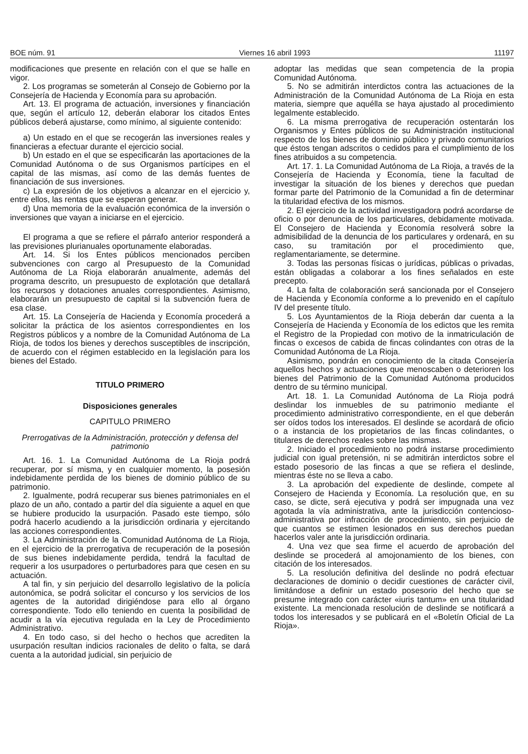BOE núm. 91 Viernes 16 abril 1993 11197
modificaciones que presente en relación con el que se halle en vigor.
2. Los programas se someterán al Consejo de Gobierno por la Consejería de Hacienda y Economía para su aprobación.
Art. 13. El programa de actuación, inversiones y financiación que, según el artículo 12, deberán elaborar los citados Entes públicos deberá ajustarse, como mínimo, al siguiente contenido:
a) Un estado en el que se recogerán las inversiones reales y financieras a efectuar durante el ejercicio social.
b) Un estado en el que se especificarán las aportaciones de la Comunidad Autónoma o de sus Organismos partícipes en el capital de las mismas, así como de las demás fuentes de financiación de sus inversiones.
c) La expresión de los objetivos a alcanzar en el ejercicio y, entre ellos, las rentas que se esperan generar.
d) Una memoria de la evaluación económica de la inversión o inversiones que vayan a iniciarse en el ejercicio.
El programa a que se refiere el párrafo anterior responderá a las previsiones plurianuales oportunamente elaboradas.
Art. 14. Si los Entes públicos mencionados perciben subvenciones con cargo al Presupuesto de la Comunidad Autónoma de La Rioja elaborarán anualmente, además del programa descrito, un presupuesto de explotación que detallará los recursos y dotaciones anuales correspondientes. Asimismo, elaborarán un presupuesto de capital si la subvención fuera de esa clase.
Art. 15. La Consejería de Hacienda y Economía procederá a solicitar la práctica de los asientos correspondientes en los Registros públicos y a nombre de la Comunidad Autónoma de La Rioja, de todos los bienes y derechos susceptibles de inscripción, de acuerdo con el régimen establecido en la legislación para los bienes del Estado.
TITULO PRIMERO
Disposiciones generales
CAPITULO PRIMERO
Prerrogativas de la Administración, protección y defensa del patrimonio
Art. 16. 1. La Comunidad Autónoma de La Rioja podrá recuperar, por sí misma, y en cualquier momento, la posesión indebidamente perdida de los bienes de dominio público de su patrimonio.
2. Igualmente, podrá recuperar sus bienes patrimoniales en el plazo de un año, contado a partir del día siguiente a aquel en que se hubiere producido la usurpación. Pasado este tiempo, sólo podrá hacerlo acudiendo a la jurisdicción ordinaria y ejercitando las acciones correspondientes.
3. La Administración de la Comunidad Autónoma de La Rioja, en el ejercicio de la prerrogativa de recuperación de la posesión de sus bienes indebidamente perdida, tendrá la facultad de requerir a los usurpadores o perturbadores para que cesen en su actuación.
A tal fin, y sin perjuicio del desarrollo legislativo de la policía autonómica, se podrá solicitar el concurso y los servicios de los agentes de la autoridad dirigiéndose para ello al órgano correspondiente. Todo ello teniendo en cuenta la posibilidad de acudir a la vía ejecutiva regulada en la Ley de Procedimiento Administrativo.
4. En todo caso, si del hecho o hechos que acrediten la usurpación resultan indicios racionales de delito o falta, se dará cuenta a la autoridad judicial, sin perjuicio de
adoptar las medidas que sean competencia de la propia Comunidad Autónoma.
5. No se admitirán interdictos contra las actuaciones de la Administración de la Comunidad Autónoma de La Rioja en esta materia, siempre que aquélla se haya ajustado al procedimiento legalmente establecido.
6. La misma prerrogativa de recuperación ostentarán los Organismos y Entes públicos de su Administración institucional respecto de los bienes de dominio público y privado comunitarios que éstos tengan adscritos o cedidos para el cumplimiento de los fines atribuidos a su competencia.
Art. 17. 1. La Comunidad Autónoma de La Rioja, a través de la Consejería de Hacienda y Economía, tiene la facultad de investigar la situación de los bienes y derechos que puedan formar parte del Patrimonio de la Comunidad a fin de determinar la titularidad efectiva de los mismos.
2. El ejercicio de la actividad investigadora podrá acordarse de oficio o por denuncia de los particulares, debidamente motivada. El Consejero de Hacienda y Economía resolverá sobre la admisibilidad de la denuncia de los particulares y ordenará, en su caso, su tramitación por el procedimiento que, reglamentariamente, se determine.
3. Todas las personas físicas o jurídicas, públicas o privadas, están obligadas a colaborar a los fines señalados en este precepto.
4. La falta de colaboración será sancionada por el Consejero de Hacienda y Economía conforme a lo prevenido en el capítulo IV del presente título.
5. Los Ayuntamientos de la Rioja deberán dar cuenta a la Consejería de Hacienda y Economía de los edictos que les remita el Registro de la Propiedad con motivo de la inmatriculación de fincas o excesos de cabida de fincas colindantes con otras de la Comunidad Autónoma de La Rioja.
Asimismo, pondrán en conocimiento de la citada Consejería aquellos hechos y actuaciones que menoscaben o deterioren los bienes del Patrimonio de la Comunidad Autónoma producidos dentro de su término municipal.
Art. 18. 1. La Comunidad Autónoma de La Rioja podrá deslindar los inmuebles de su patrimonio mediante el procedimiento administrativo correspondiente, en el que deberán ser oídos todos los interesados. El deslinde se acordará de oficio o a instancia de los propietarios de las fincas colindantes, o titulares de derechos reales sobre las mismas.
2. Iniciado el procedimiento no podrá instarse procedimiento judicial con igual pretensión, ni se admitirán interdictos sobre el estado posesorio de las fincas a que se refiera el deslinde, mientras éste no se lleva a cabo.
3. La aprobación del expediente de deslinde, compete al Consejero de Hacienda y Economía. La resolución que, en su caso, se dicte, será ejecutiva y podrá ser impugnada una vez agotada la vía administrativa, ante la jurisdicción contencioso-administrativa por infracción de procedimiento, sin perjuicio de que cuantos se estimen lesionados en sus derechos puedan hacerlos valer ante la jurisdicción ordinaria.
4. Una vez que sea firme el acuerdo de aprobación del deslinde se procederá al amojonamiento de los bienes, con citación de los interesados.
5. La resolución definitiva del deslinde no podrá efectuar declaraciones de dominio o decidir cuestiones de carácter civil, limitándose a definir un estado posesorio del hecho que se presume integrado con carácter «iuris tantum» en una titularidad existente. La mencionada resolución de deslinde se notificará a todos los interesados y se publicará en el «Boletín Oficial de La Rioja».